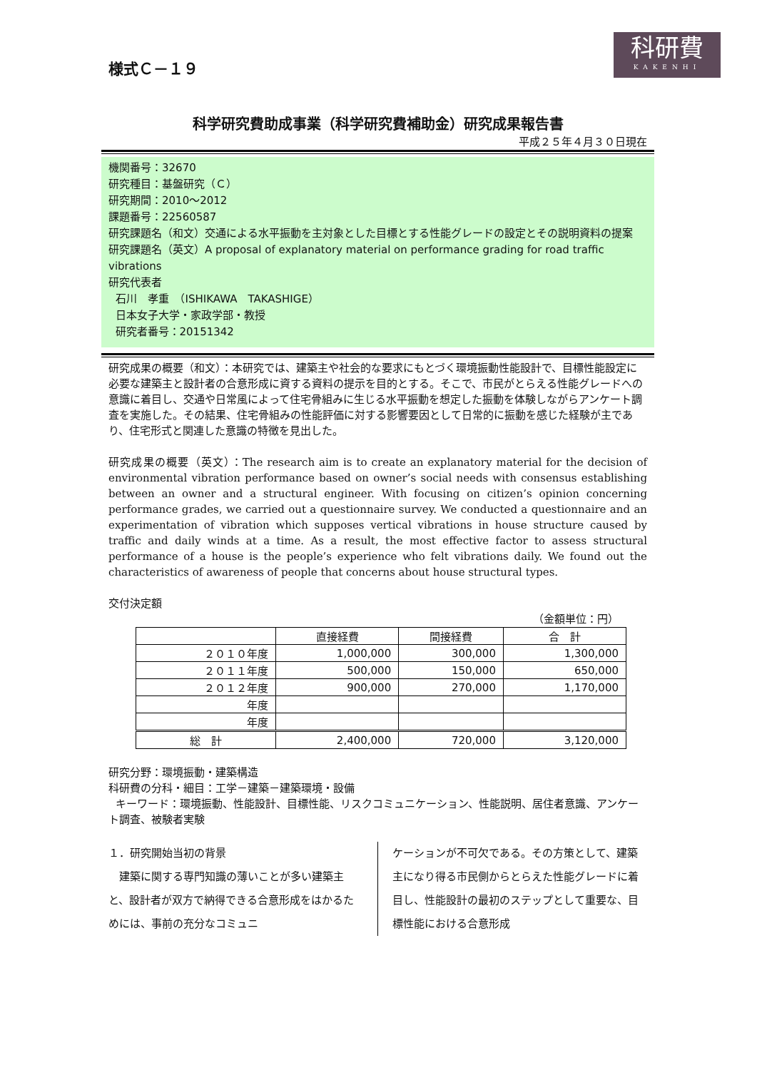科研費
KAKENHI
様式Ｃ－１９
科学研究費助成事業（科学研究費補助金）研究成果報告書
平成２５年４月３０日現在
機関番号：32670
研究種目：基盤研究（Ｃ）
研究期間：2010～2012
課題番号：22560587
研究課題名（和文）交通による水平振動を主対象とした目標とする性能グレードの設定とその説明資料の提案
研究課題名（英文）A proposal of explanatory material on performance grading for road traffic vibrations
研究代表者
石川　孝重　（ISHIKAWA　TAKASHIGE）
日本女子大学・家政学部・教授
研究者番号：20151342
研究成果の概要（和文）：本研究では、建築主や社会的な要求にもとづく環境振動性能設計で、目標性能設定に必要な建築主と設計者の合意形成に資する資料の提示を目的とする。そこで、市民がとらえる性能グレードへの意識に着目し、交通や日常風によって住宅骨組みに生じる水平振動を想定した振動を体験しながらアンケート調査を実施した。その結果、住宅骨組みの性能評価に対する影響要因として日常的に振動を感じた経験が主であり、住宅形式と関連した意識の特徴を見出した。
研究成果の概要（英文）：The research aim is to create an explanatory material for the decision of environmental vibration performance based on owner’s social needs with consensus establishing between an owner and a structural engineer. With focusing on citizen’s opinion concerning performance grades, we carried out a questionnaire survey. We conducted a questionnaire and an experimentation of vibration which supposes vertical vibrations in house structure caused by traffic and daily winds at a time. As a result, the most effective factor to assess structural performance of a house is the people’s experience who felt vibrations daily. We found out the characteristics of awareness of people that concerns about house structural types.
交付決定額
（金額単位：円）
| | 直接経費 | 間接経費 | 合 計 |
| --- | --- | --- | --- |
| ２０１０年度 | 1,000,000 | 300,000 | 1,300,000 |
| ２０１１年度 | 500,000 | 150,000 | 650,000 |
| ２０１２年度 | 900,000 | 270,000 | 1,170,000 |
| 年度 | | | |
| 年度 | | | |
| 総 計 | 2,400,000 | 720,000 | 3,120,000 |
研究分野：環境振動・建築構造
科研費の分科・細目：工学－建築－建築環境・設備
キーワード：環境振動、性能設計、目標性能、リスクコミュニケーション、性能説明、居住者意識、アンケート調査、被験者実験
１．研究開始当初の背景
　建築に関する専門知識の薄いことが多い建築主と、設計者が双方で納得できる合意形成をはかるためには、事前の充分なコミュニ
ケーションが不可欠である。その方策として、建築主になり得る市民側からとらえた性能グレードに着目し、性能設計の最初のステップとして重要な、目標性能における合意形成